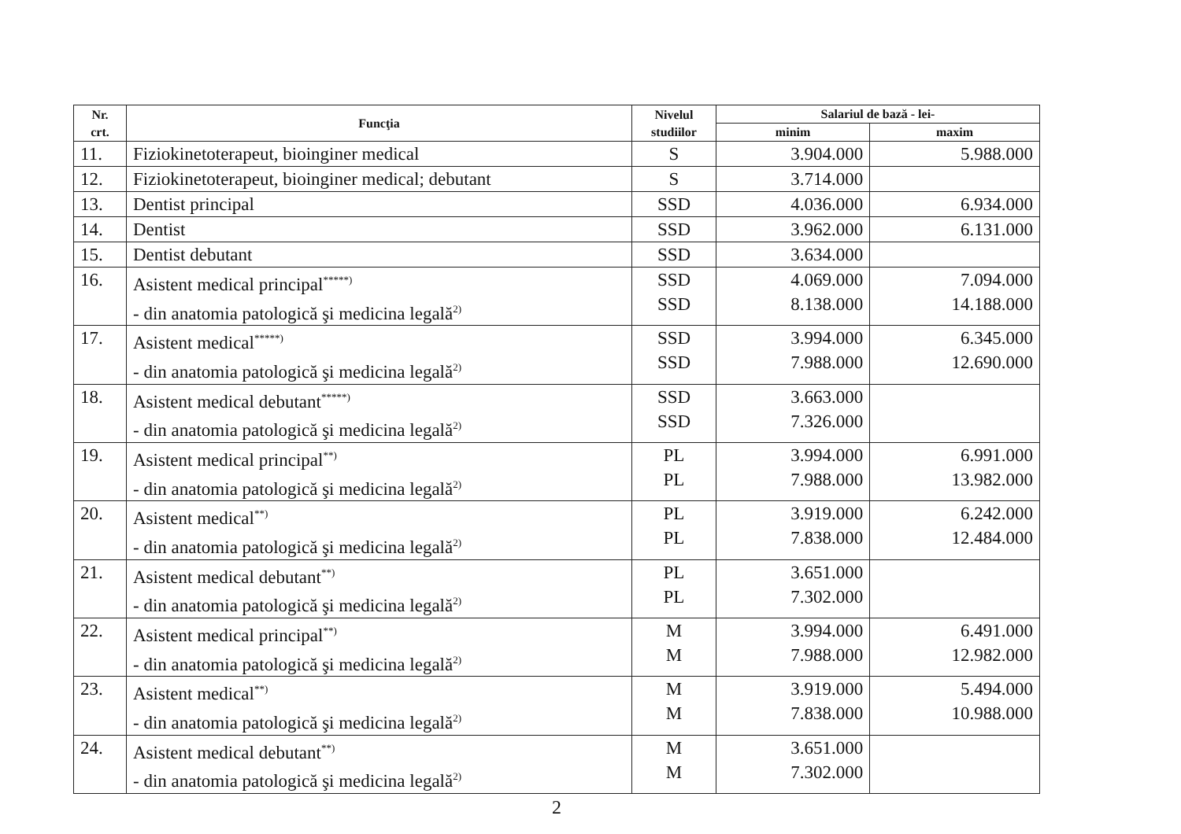| Nr. crt. | Funcţia | Nivelul studiilor | Salariul de bază - lei- | |
| --- | --- | --- | --- | --- |
| | | | minim | maxim |
| 11. | Fiziokinetoterapeut, bioinginer medical | S | 3.904.000 | 5.988.000 |
| 12. | Fiziokinetoterapeut, bioinginer medical; debutant | S | 3.714.000 | |
| 13. | Dentist principal | SSD | 4.036.000 | 6.934.000 |
| 14. | Dentist | SSD | 3.962.000 | 6.131.000 |
| 15. | Dentist debutant | SSD | 3.634.000 | |
| 16. | Asistent medical principal<sup>*****)</sup> - din anatomia patologică şi medicina legală<sup>2)</sup> | SSD SSD | 4.069.000 8.138.000 | 7.094.000 14.188.000 |
| 17. | Asistent medical<sup>*****)</sup> - din anatomia patologică şi medicina legală<sup>2)</sup> | SSD SSD | 3.994.000 7.988.000 | 6.345.000 12.690.000 |
| 18. | Asistent medical debutant<sup>*****)</sup> - din anatomia patologică şi medicina legală<sup>2)</sup> | SSD SSD | 3.663.000 7.326.000 | |
| 19. | Asistent medical principal<sup>**)</sup> - din anatomia patologică şi medicina legală<sup>2)</sup> | PL PL | 3.994.000 7.988.000 | 6.991.000 13.982.000 |
| 20. | Asistent medical<sup>**)</sup> - din anatomia patologică şi medicina legală<sup>2)</sup> | PL PL | 3.919.000 7.838.000 | 6.242.000 12.484.000 |
| 21. | Asistent medical debutant<sup>**)</sup> - din anatomia patologică şi medicina legală<sup>2)</sup> | PL PL | 3.651.000 7.302.000 | |
| 22. | Asistent medical principal<sup>**)</sup> - din anatomia patologică şi medicina legală<sup>2)</sup> | M M | 3.994.000 7.988.000 | 6.491.000 12.982.000 |
| 23. | Asistent medical<sup>**)</sup> - din anatomia patologică şi medicina legală<sup>2)</sup> | M M | 3.919.000 7.838.000 | 5.494.000 10.988.000 |
| 24. | Asistent medical debutant<sup>**)</sup> - din anatomia patologică şi medicina legală<sup>2)</sup> | M M | 3.651.000 7.302.000 | |
2